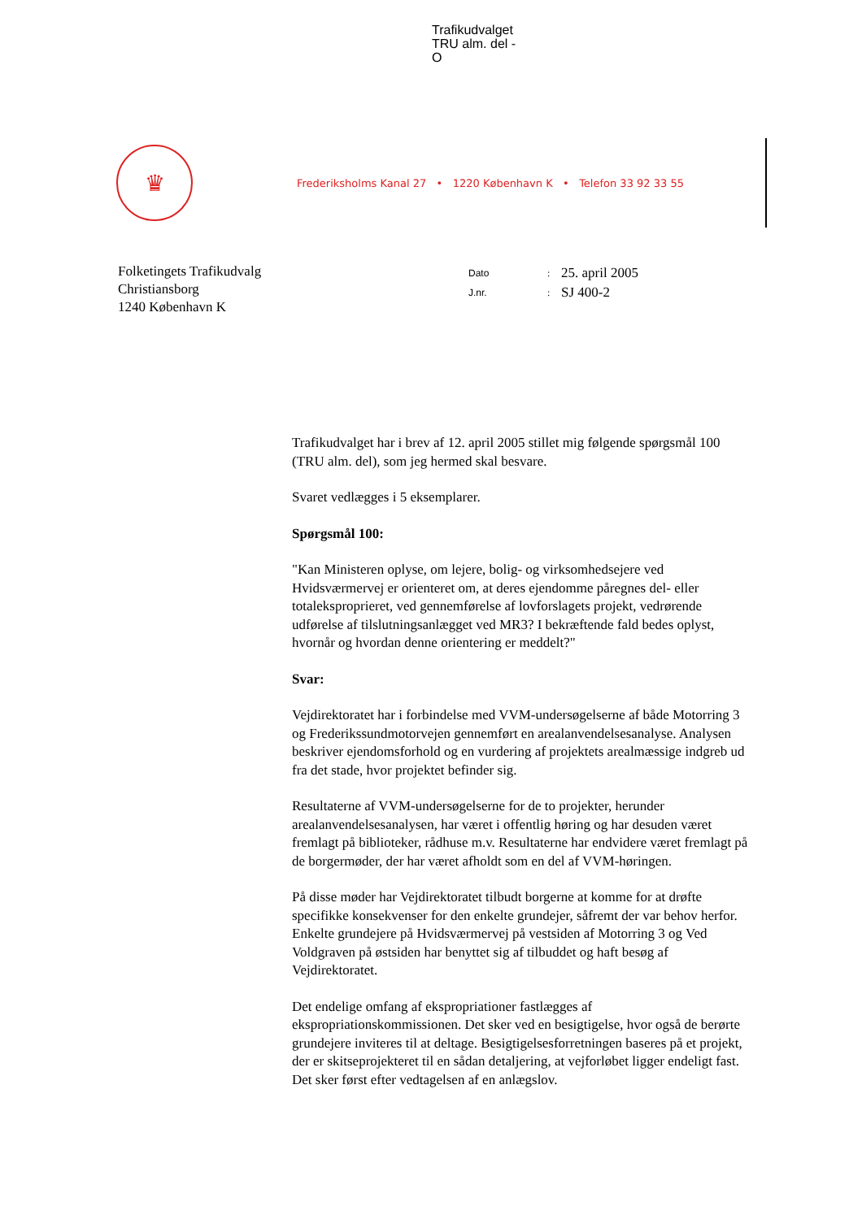Trafikudvalget
TRU alm. del -
O
♛
Frederiksholms Kanal 27 • 1220 København K • Telefon 33 92 33 55
Folketingets Trafikudvalg
Christiansborg
1240 København K
| Dato | : | 25. april 2005 |
| J.nr. | : | SJ 400-2 |
Trafikudvalget har i brev af 12. april 2005 stillet mig følgende spørgsmål 100 (TRU alm. del), som jeg hermed skal besvare.
Svaret vedlægges i 5 eksemplarer.
Spørgsmål 100:
"Kan Ministeren oplyse, om lejere, bolig- og virksomhedsejere ved Hvidsværmervej er orienteret om, at deres ejendomme påregnes del- eller totaleksproprieret, ved gennemførelse af lovforslagets projekt, vedrørende udførelse af tilslutningsanlægget ved MR3? I bekræftende fald bedes oplyst, hvornår og hvordan denne orientering er meddelt?"
Svar:
Vejdirektoratet har i forbindelse med VVM-undersøgelserne af både Motorring 3 og Frederikssundmotorvejen gennemført en arealanvendelsesanalyse. Analysen beskriver ejendomsforhold og en vurdering af projektets arealmæssige indgreb ud fra det stade, hvor projektet befinder sig.
Resultaterne af VVM-undersøgelserne for de to projekter, herunder arealanvendelsesanalysen, har været i offentlig høring og har desuden været fremlagt på biblioteker, rådhuse m.v. Resultaterne har endvidere været fremlagt på de borgermøder, der har været afholdt som en del af VVM-høringen.
På disse møder har Vejdirektoratet tilbudt borgerne at komme for at drøfte specifikke konsekvenser for den enkelte grundejer, såfremt der var behov herfor. Enkelte grundejere på Hvidsværmervej på vestsiden af Motorring 3 og Ved Voldgraven på østsiden har benyttet sig af tilbuddet og haft besøg af Vejdirektoratet.
Det endelige omfang af ekspropriationer fastlægges af ekspropriationskommissionen. Det sker ved en besigtigelse, hvor også de berørte grundejere inviteres til at deltage. Besigtigelsesforretningen baseres på et projekt, der er skitseprojekteret til en sådan detaljering, at vejforløbet ligger endeligt fast. Det sker først efter vedtagelsen af en anlægslov.